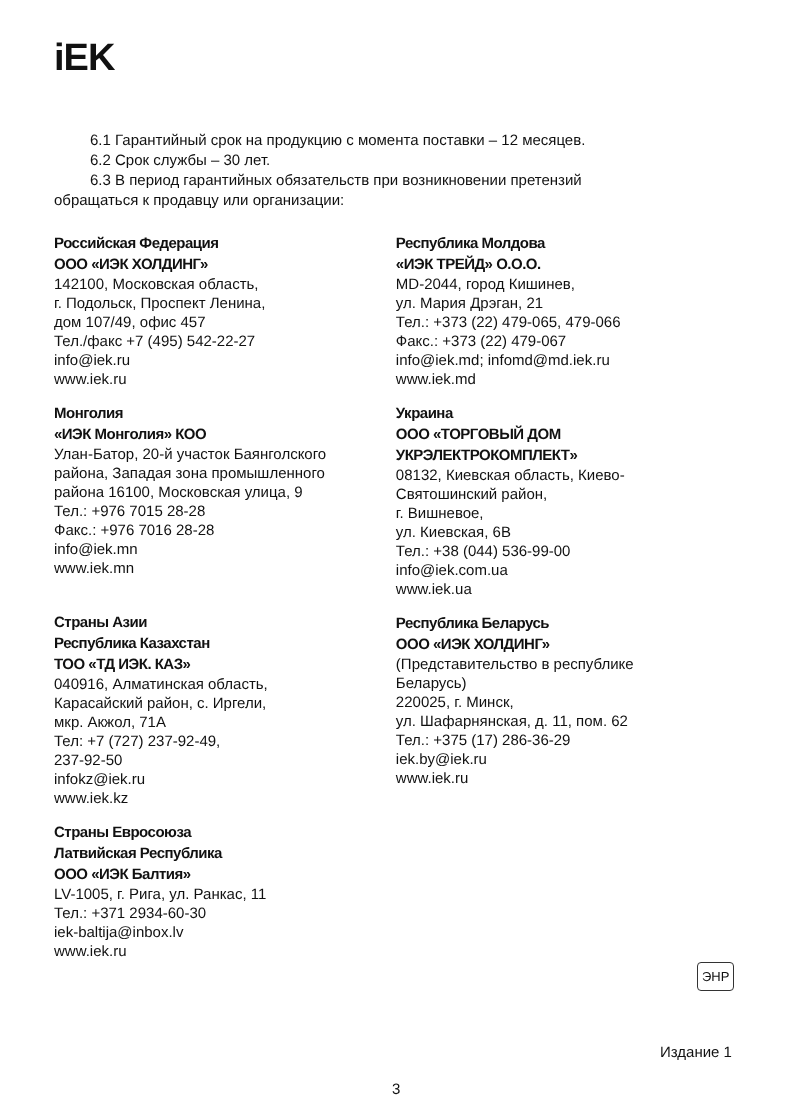iEK
6.1 Гарантийный срок на продукцию с момента поставки – 12 месяцев.
6.2 Срок службы – 30 лет.
6.3 В период гарантийных обязательств при возникновении претензий
обращаться к продавцу или организации:
Российская Федерация
ООО «ИЭК ХОЛДИНГ»
142100, Московская область,
г. Подольск, Проспект Ленина,
дом 107/49, офис 457
Тел./факс +7 (495) 542-22-27
info@iek.ru
www.iek.ru
Монголия
«ИЭК Монголия» КОО
Улан-Батор, 20-й участок Баянголского
района, Западая зона промышленного
района 16100, Московская улица, 9
Тел.: +976 7015 28-28
Факс.: +976 7016 28-28
info@iek.mn
www.iek.mn
Страны Азии
Республика Казахстан
ТОО «ТД ИЭК. КАЗ»
040916, Алматинская область,
Карасайский район, с. Иргели,
мкр. Акжол, 71А
Тел: +7 (727) 237-92-49,
237-92-50
infokz@iek.ru
www.iek.kz
Страны Евросоюза
Латвийская Республика
ООО «ИЭК Балтия»
LV-1005, г. Рига, ул. Ранкас, 11
Тел.: +371 2934-60-30
iek-baltija@inbox.lv
www.iek.ru
Республика Молдова
«ИЭК ТРЕЙД» О.О.О.
MD-2044, город Кишинев,
ул. Мария Дрэган, 21
Тел.: +373 (22) 479-065, 479-066
Факс.: +373 (22) 479-067
info@iek.md; infomd@md.iek.ru
www.iek.md
Украина
ООО «ТОРГОВЫЙ ДОМ
УКРЭЛЕКТРОКОМПЛЕКТ»
08132, Киевская область, Киево-
Святошинский район,
г. Вишневое,
ул. Киевская, 6В
Тел.: +38 (044) 536-99-00
info@iek.com.ua
www.iek.ua
Республика Беларусь
ООО «ИЭК ХОЛДИНГ»
(Представительство в республике
Беларусь)
220025, г. Минск,
ул. Шафарнянская, д. 11, пом. 62
Тел.: +375 (17) 286-36-29
iek.by@iek.ru
www.iek.ru
ЭНР
Издание 1
3